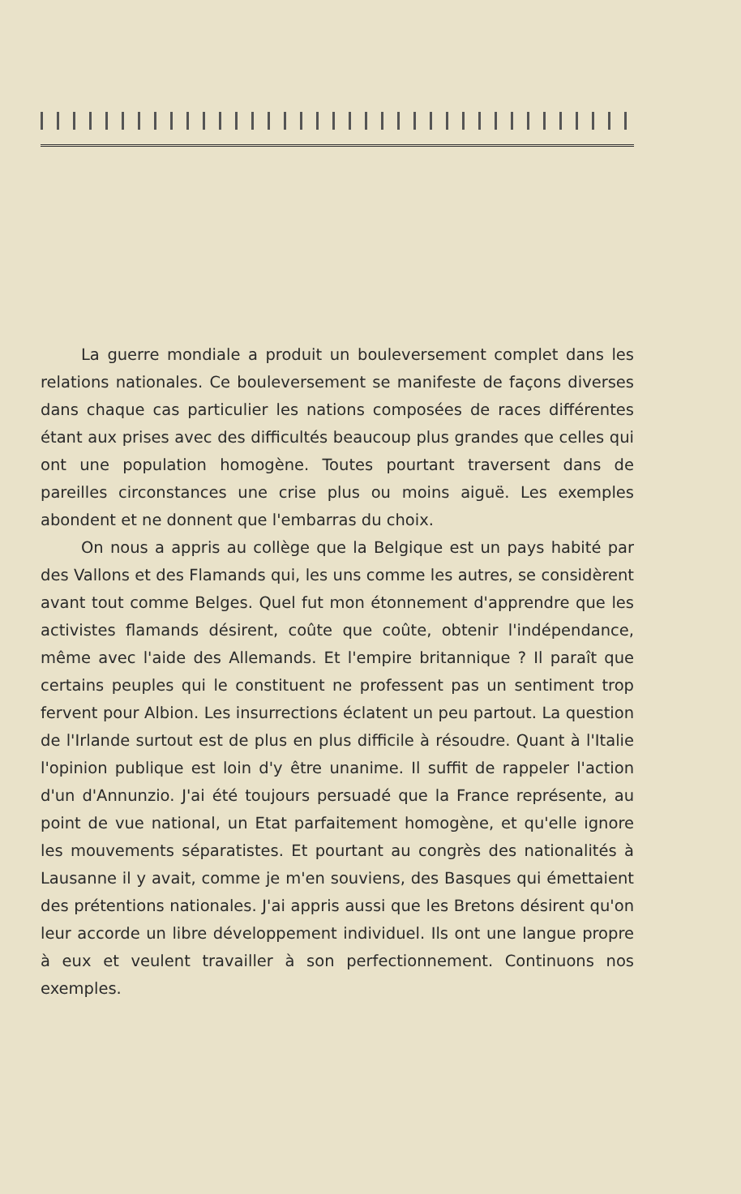La guerre mondiale a produit un bouleversement complet dans les relations nationales. Ce bouleversement se manifeste de façons diverses dans chaque cas particulier les nations composées de races différentes étant aux prises avec des difficultés beaucoup plus grandes que celles qui ont une population homogène. Toutes pourtant traversent dans de pareilles circonstances une crise plus ou moins aiguë. Les exemples abondent et ne donnent que l'embarras du choix.
On nous a appris au collège que la Belgique est un pays habité par des Vallons et des Flamands qui, les uns comme les autres, se considèrent avant tout comme Belges. Quel fut mon étonnement d'apprendre que les activistes flamands désirent, coûte que coûte, obtenir l'indépendance, même avec l'aide des Allemands. Et l'empire britannique ? Il paraît que certains peuples qui le constituent ne professent pas un sentiment trop fervent pour Albion. Les insurrections éclatent un peu partout. La question de l'Irlande surtout est de plus en plus difficile à résoudre. Quant à l'Italie l'opinion publique est loin d'y être unanime. Il suffit de rappeler l'action d'un d'Annunzio. J'ai été toujours persuadé que la France représente, au point de vue national, un Etat parfaitement homogène, et qu'elle ignore les mouvements séparatistes. Et pourtant au congrès des nationalités à Lausanne il y avait, comme je m'en souviens, des Basques qui émettaient des prétentions nationales. J'ai appris aussi que les Bretons désirent qu'on leur accorde un libre développement individuel. Ils ont une langue propre à eux et veulent travailler à son perfectionnement. Continuons nos exemples.